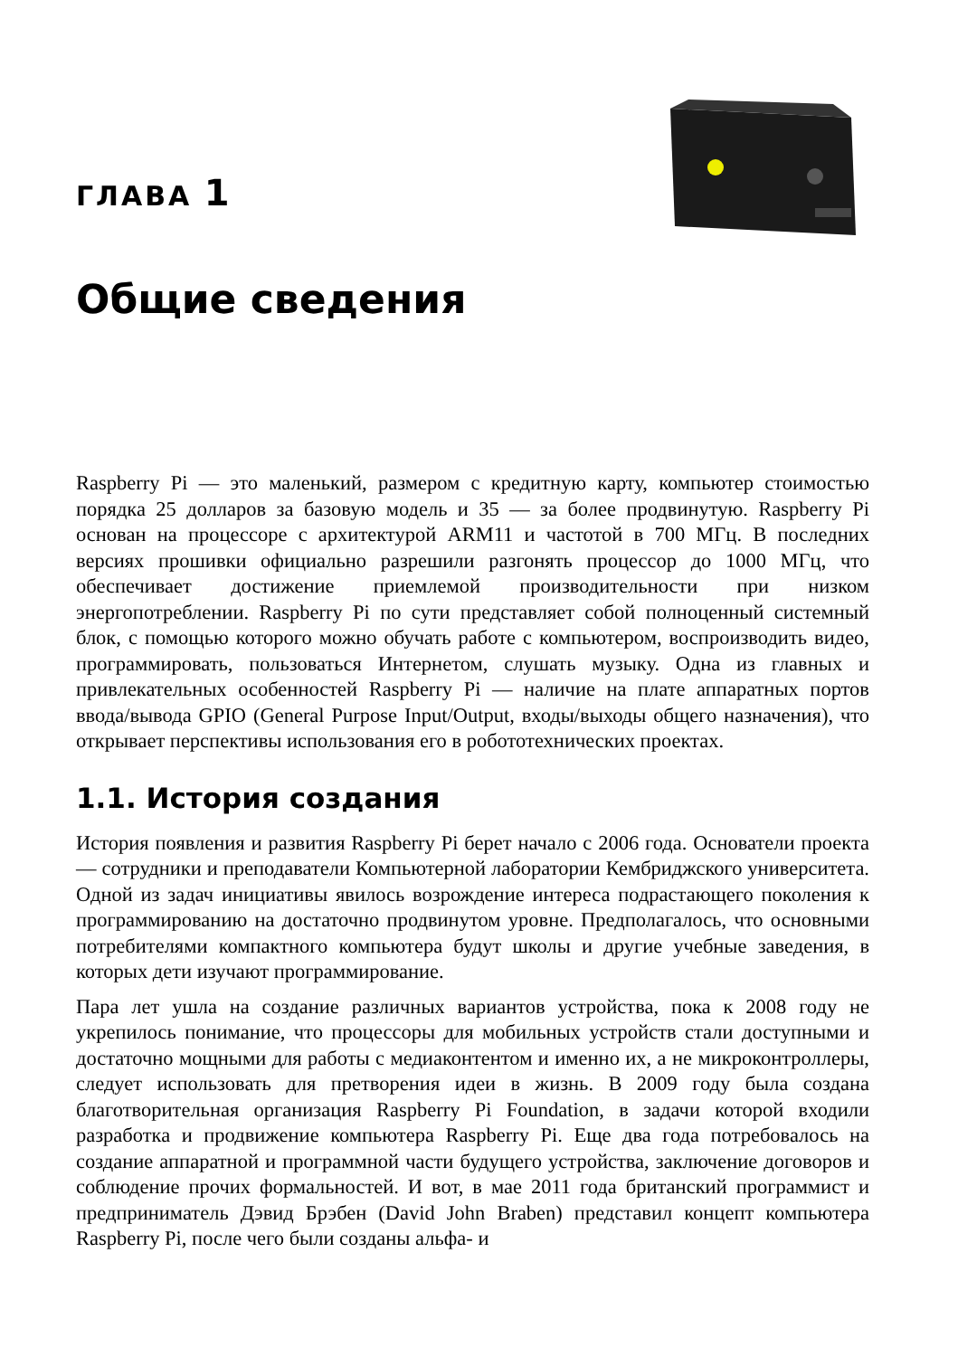ГЛАВА 1
Общие сведения
Raspberry Pi — это маленький, размером с кредитную карту, компьютер стоимостью порядка 25 долларов за базовую модель и 35 — за более продвинутую. Raspberry Pi основан на процессоре с архитектурой ARM11 и частотой в 700 МГц. В последних версиях прошивки официально разрешили разгонять процессор до 1000 МГц, что обеспечивает достижение приемлемой производительности при низком энергопотреблении. Raspberry Pi по сути представляет собой полноценный системный блок, с помощью которого можно обучать работе с компьютером, воспроизводить видео, программировать, пользоваться Интернетом, слушать музыку. Одна из главных и привлекательных особенностей Raspberry Pi — наличие на плате аппаратных портов ввода/вывода GPIO (General Purpose Input/Output, входы/выходы общего назначения), что открывает перспективы использования его в робототехнических проектах.
1.1. История создания
История появления и развития Raspberry Pi берет начало с 2006 года. Основатели проекта — сотрудники и преподаватели Компьютерной лаборатории Кембриджского университета. Одной из задач инициативы явилось возрождение интереса подрастающего поколения к программированию на достаточно продвинутом уровне. Предполагалось, что основными потребителями компактного компьютера будут школы и другие учебные заведения, в которых дети изучают программирование.
Пара лет ушла на создание различных вариантов устройства, пока к 2008 году не укрепилось понимание, что процессоры для мобильных устройств стали доступными и достаточно мощными для работы с медиаконтентом и именно их, а не микроконтроллеры, следует использовать для претворения идеи в жизнь. В 2009 году была создана благотворительная организация Raspberry Pi Foundation, в задачи которой входили разработка и продвижение компьютера Raspberry Pi. Еще два года потребовалось на создание аппаратной и программной части будущего устройства, заключение договоров и соблюдение прочих формальностей. И вот, в мае 2011 года британский программист и предприниматель Дэвид Брэбен (David John Braben) представил концепт компьютера Raspberry Pi, после чего были созданы альфа- и